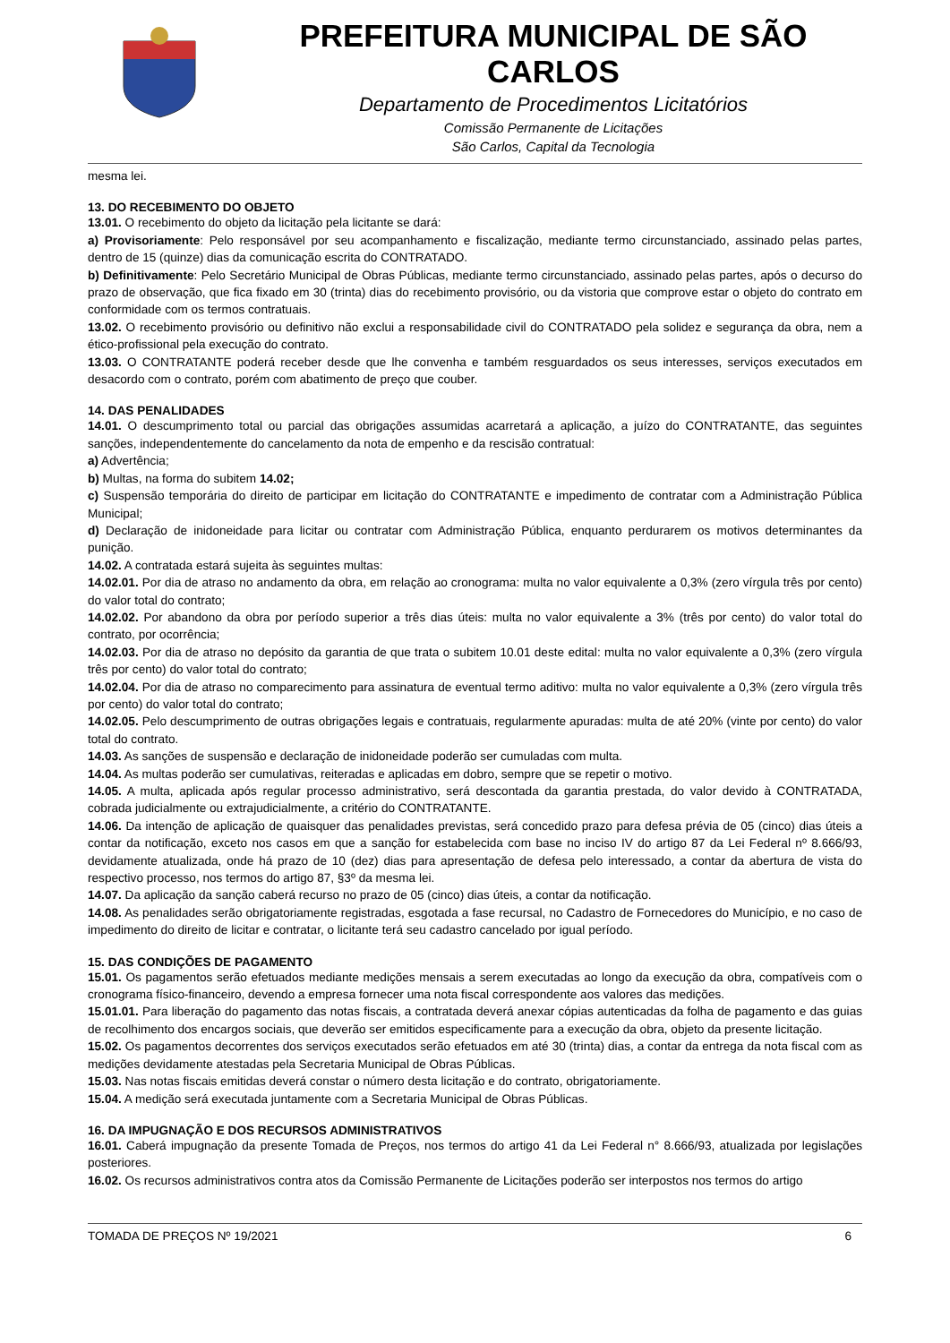PREFEITURA MUNICIPAL DE SÃO CARLOS
Departamento de Procedimentos Licitatórios
Comissão Permanente de Licitações
São Carlos, Capital da Tecnologia
mesma lei.
13. DO RECEBIMENTO DO OBJETO
13.01. O recebimento do objeto da licitação pela licitante se dará:
a) Provisoriamente: Pelo responsável por seu acompanhamento e fiscalização, mediante termo circunstanciado, assinado pelas partes, dentro de 15 (quinze) dias da comunicação escrita do CONTRATADO.
b) Definitivamente: Pelo Secretário Municipal de Obras Públicas, mediante termo circunstanciado, assinado pelas partes, após o decurso do prazo de observação, que fica fixado em 30 (trinta) dias do recebimento provisório, ou da vistoria que comprove estar o objeto do contrato em conformidade com os termos contratuais.
13.02. O recebimento provisório ou definitivo não exclui a responsabilidade civil do CONTRATADO pela solidez e segurança da obra, nem a ético-profissional pela execução do contrato.
13.03. O CONTRATANTE poderá receber desde que lhe convenha e também resguardados os seus interesses, serviços executados em desacordo com o contrato, porém com abatimento de preço que couber.
14. DAS PENALIDADES
14.01. O descumprimento total ou parcial das obrigações assumidas acarretará a aplicação, a juízo do CONTRATANTE, das seguintes sanções, independentemente do cancelamento da nota de empenho e da rescisão contratual:
a) Advertência;
b) Multas, na forma do subitem 14.02;
c) Suspensão temporária do direito de participar em licitação do CONTRATANTE e impedimento de contratar com a Administração Pública Municipal;
d) Declaração de inidoneidade para licitar ou contratar com Administração Pública, enquanto perdurarem os motivos determinantes da punição.
14.02. A contratada estará sujeita às seguintes multas:
14.02.01. Por dia de atraso no andamento da obra, em relação ao cronograma: multa no valor equivalente a 0,3% (zero vírgula três por cento) do valor total do contrato;
14.02.02. Por abandono da obra por período superior a três dias úteis: multa no valor equivalente a 3% (três por cento) do valor total do contrato, por ocorrência;
14.02.03. Por dia de atraso no depósito da garantia de que trata o subitem 10.01 deste edital: multa no valor equivalente a 0,3% (zero vírgula três por cento) do valor total do contrato;
14.02.04. Por dia de atraso no comparecimento para assinatura de eventual termo aditivo: multa no valor equivalente a 0,3% (zero vírgula três por cento) do valor total do contrato;
14.02.05. Pelo descumprimento de outras obrigações legais e contratuais, regularmente apuradas: multa de até 20% (vinte por cento) do valor total do contrato.
14.03. As sanções de suspensão e declaração de inidoneidade poderão ser cumuladas com multa.
14.04. As multas poderão ser cumulativas, reiteradas e aplicadas em dobro, sempre que se repetir o motivo.
14.05. A multa, aplicada após regular processo administrativo, será descontada da garantia prestada, do valor devido à CONTRATADA, cobrada judicialmente ou extrajudicialmente, a critério do CONTRATANTE.
14.06. Da intenção de aplicação de quaisquer das penalidades previstas, será concedido prazo para defesa prévia de 05 (cinco) dias úteis a contar da notificação, exceto nos casos em que a sanção for estabelecida com base no inciso IV do artigo 87 da Lei Federal nº 8.666/93, devidamente atualizada, onde há prazo de 10 (dez) dias para apresentação de defesa pelo interessado, a contar da abertura de vista do respectivo processo, nos termos do artigo 87, §3º da mesma lei.
14.07. Da aplicação da sanção caberá recurso no prazo de 05 (cinco) dias úteis, a contar da notificação.
14.08. As penalidades serão obrigatoriamente registradas, esgotada a fase recursal, no Cadastro de Fornecedores do Município, e no caso de impedimento do direito de licitar e contratar, o licitante terá seu cadastro cancelado por igual período.
15. DAS CONDIÇÕES DE PAGAMENTO
15.01. Os pagamentos serão efetuados mediante medições mensais a serem executadas ao longo da execução da obra, compatíveis com o cronograma físico-financeiro, devendo a empresa fornecer uma nota fiscal correspondente aos valores das medições.
15.01.01. Para liberação do pagamento das notas fiscais, a contratada deverá anexar cópias autenticadas da folha de pagamento e das guias de recolhimento dos encargos sociais, que deverão ser emitidos especificamente para a execução da obra, objeto da presente licitação.
15.02. Os pagamentos decorrentes dos serviços executados serão efetuados em até 30 (trinta) dias, a contar da entrega da nota fiscal com as medições devidamente atestadas pela Secretaria Municipal de Obras Públicas.
15.03. Nas notas fiscais emitidas deverá constar o número desta licitação e do contrato, obrigatoriamente.
15.04. A medição será executada juntamente com a Secretaria Municipal de Obras Públicas.
16. DA IMPUGNAÇÃO E DOS RECURSOS ADMINISTRATIVOS
16.01. Caberá impugnação da presente Tomada de Preços, nos termos do artigo 41 da Lei Federal n° 8.666/93, atualizada por legislações posteriores.
16.02. Os recursos administrativos contra atos da Comissão Permanente de Licitações poderão ser interpostos nos termos do artigo
TOMADA DE PREÇOS Nº 19/2021 6